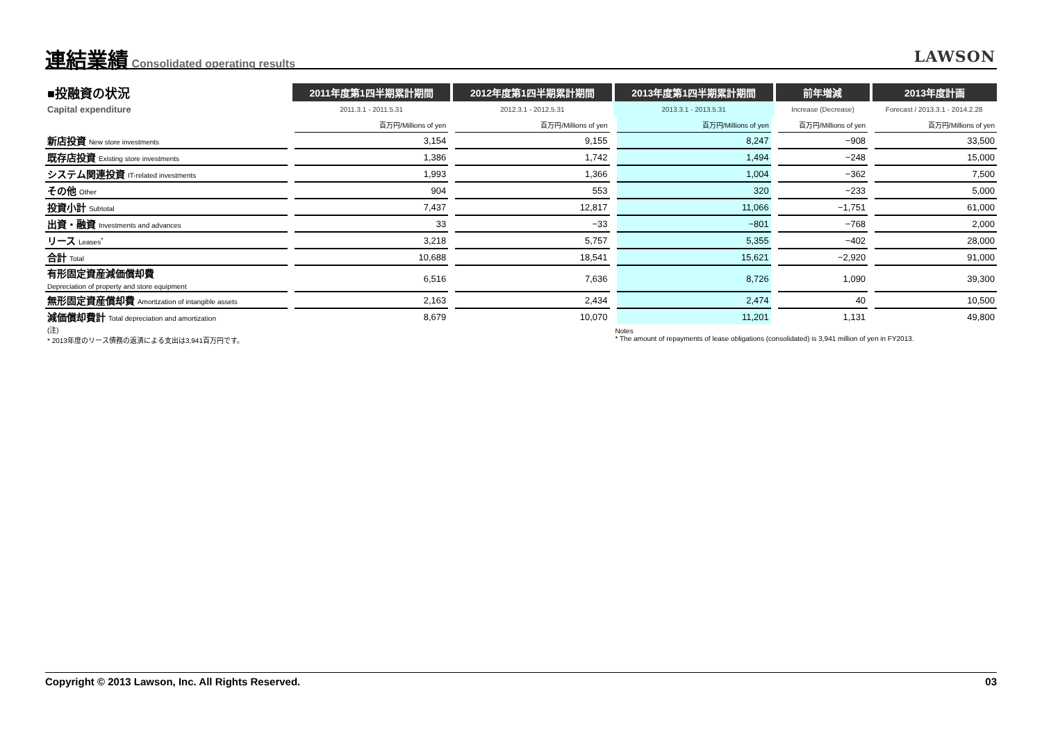連結業績
Consolidated operating results
LAWSON
| ■投融資の状況 | 2011年度第1四半期累計期間 | 2012年度第1四半期累計期間 | 2013年度第1四半期累計期間 | 前年増減 | 2013年度計画 |
| Capital expenditure | 2011.3.1 - 2011.5.31 | 2012.3.1 - 2012.5.31 | 2013.3.1 - 2013.5.31 | Increase (Decrease) | Forecast / 2013.3.1 - 2014.2.28 |
| | 百万円/Millions of yen | 百万円/Millions of yen | 百万円/Millions of yen | 百万円/Millions of yen | 百万円/Millions of yen |
| 新店投資 New store investments | 3,154 | 9,155 | 8,247 | −908 | 33,500 |
| 既存店投資 Existing store investments | 1,386 | 1,742 | 1,494 | −248 | 15,000 |
| システム関連投資 IT-related investments | 1,993 | 1,366 | 1,004 | −362 | 7,500 |
| その他 Other | 904 | 553 | 320 | −233 | 5,000 |
| 投資小計 Subtotal | 7,437 | 12,817 | 11,066 | −1,751 | 61,000 |
| 出資・融資 Investments and advances | 33 | −33 | −801 | −768 | 2,000 |
| リース Leases<sup>*</sup> | 3,218 | 5,757 | 5,355 | −402 | 28,000 |
| 合計 Total | 10,688 | 18,541 | 15,621 | −2,920 | 91,000 |
| 有形固定資産減価償却費 Depreciation of property and store equipment | 6,516 | 7,636 | 8,726 | 1,090 | 39,300 |
| 無形固定資産償却費 Amortization of intangible assets | 2,163 | 2,434 | 2,474 | 40 | 10,500 |
| 減価償却費計 Total depreciation and amortization | 8,679 | 10,070 | 11,201 | 1,131 | 49,800 |
| (注) * 2013年度のリース債務の返済による支出は3,941百万円です。 | | | Notes * The amount of repayments of lease obligations (consolidated) is 3,941 million of yen in FY2013. | | |
Copyright © 2013 Lawson, Inc. All Rights Reserved. 03